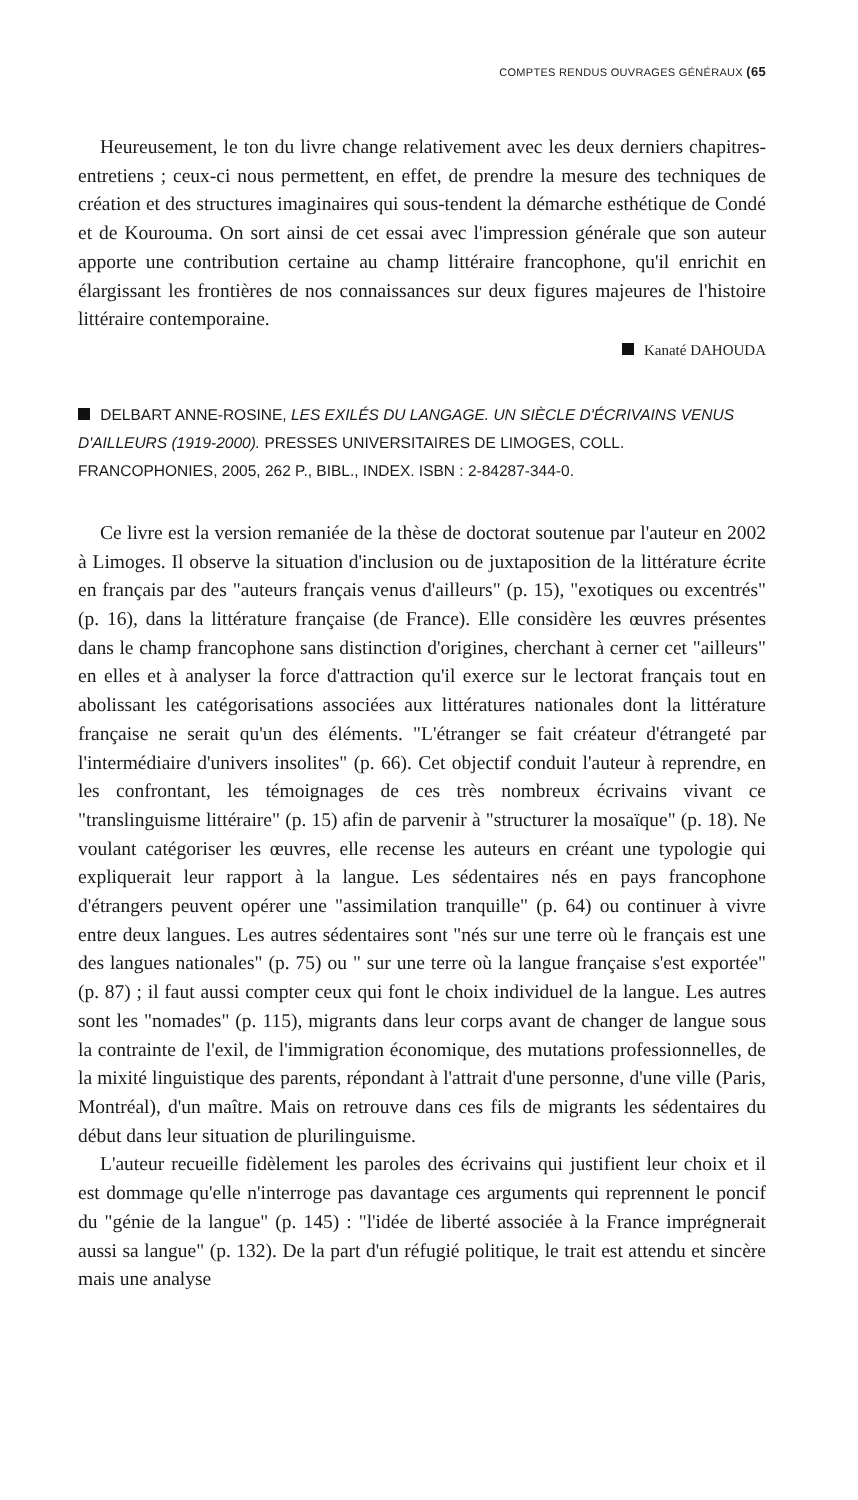COMPTES RENDUS OUVRAGES GÉNÉRAUX (65
Heureusement, le ton du livre change relativement avec les deux derniers chapitres-entretiens ; ceux-ci nous permettent, en effet, de prendre la mesure des techniques de création et des structures imaginaires qui sous-tendent la démarche esthétique de Condé et de Kourouma. On sort ainsi de cet essai avec l'impression générale que son auteur apporte une contribution certaine au champ littéraire francophone, qu'il enrichit en élargissant les frontières de nos connaissances sur deux figures majeures de l'histoire littéraire contemporaine.
Kanaté DAHOUDA
DELBART ANNE-ROSINE, LES EXILÉS DU LANGAGE. UN SIÈCLE D'ÉCRIVAINS VENUS D'AILLEURS (1919-2000). PRESSES UNIVERSITAIRES DE LIMOGES, COLL. FRANCOPHONIES, 2005, 262 P., BIBL., INDEX. ISBN : 2-84287-344-0.
Ce livre est la version remaniée de la thèse de doctorat soutenue par l'auteur en 2002 à Limoges. Il observe la situation d'inclusion ou de juxtaposition de la littérature écrite en français par des "auteurs français venus d'ailleurs" (p. 15), "exotiques ou excentrés" (p. 16), dans la littérature française (de France). Elle considère les œuvres présentes dans le champ francophone sans distinction d'origines, cherchant à cerner cet "ailleurs" en elles et à analyser la force d'attraction qu'il exerce sur le lectorat français tout en abolissant les catégorisations associées aux littératures nationales dont la littérature française ne serait qu'un des éléments. "L'étranger se fait créateur d'étrangeté par l'intermédiaire d'univers insolites" (p. 66). Cet objectif conduit l'auteur à reprendre, en les confrontant, les témoignages de ces très nombreux écrivains vivant ce "translinguisme littéraire" (p. 15) afin de parvenir à "structurer la mosaïque" (p. 18). Ne voulant catégoriser les œuvres, elle recense les auteurs en créant une typologie qui expliquerait leur rapport à la langue. Les sédentaires nés en pays francophone d'étrangers peuvent opérer une "assimilation tranquille" (p. 64) ou continuer à vivre entre deux langues. Les autres sédentaires sont "nés sur une terre où le français est une des langues nationales" (p. 75) ou " sur une terre où la langue française s'est exportée" (p. 87) ; il faut aussi compter ceux qui font le choix individuel de la langue. Les autres sont les "nomades" (p. 115), migrants dans leur corps avant de changer de langue sous la contrainte de l'exil, de l'immigration économique, des mutations professionnelles, de la mixité linguistique des parents, répondant à l'attrait d'une personne, d'une ville (Paris, Montréal), d'un maître. Mais on retrouve dans ces fils de migrants les sédentaires du début dans leur situation de plurilinguisme.
L'auteur recueille fidèlement les paroles des écrivains qui justifient leur choix et il est dommage qu'elle n'interroge pas davantage ces arguments qui reprennent le poncif du "génie de la langue" (p. 145) : "l'idée de liberté associée à la France imprégnerait aussi sa langue" (p. 132). De la part d'un réfugié politique, le trait est attendu et sincère mais une analyse